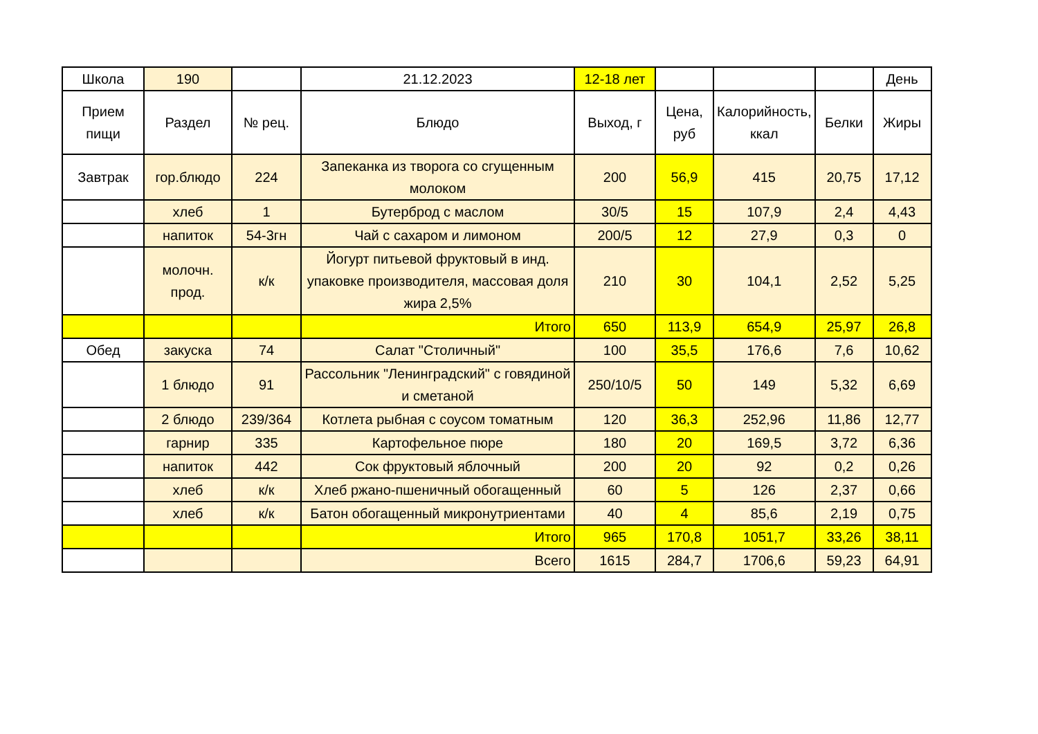| Школа | 190 | | 21.12.2023 | 12-18 лет | | | | День |
| Прием пищи | Раздел | № рец. | Блюдо | Выход, г | Цена, руб | Калорийность, ккал | Белки | Жиры |
| Завтрак | гор.блюдо | 224 | Запеканка из творога со сгущенным молоком | 200 | 56,9 | 415 | 20,75 | 17,12 |
| | хлеб | 1 | Бутерброд с маслом | 30/5 | 15 | 107,9 | 2,4 | 4,43 |
| | напиток | 54-3гн | Чай с сахаром и лимоном | 200/5 | 12 | 27,9 | 0,3 | 0 |
| | молочн. прод. | к/к | Йогурт питьевой фруктовый в инд. упаковке производителя, массовая доля жира 2,5% | 210 | 30 | 104,1 | 2,52 | 5,25 |
| | | | Итого | 650 | 113,9 | 654,9 | 25,97 | 26,8 |
| Обед | закуска | 74 | Салат "Столичный" | 100 | 35,5 | 176,6 | 7,6 | 10,62 |
| | 1 блюдо | 91 | Рассольник "Ленинградский" с говядиной и сметаной | 250/10/5 | 50 | 149 | 5,32 | 6,69 |
| | 2 блюдо | 239/364 | Котлета рыбная с соусом томатным | 120 | 36,3 | 252,96 | 11,86 | 12,77 |
| | гарнир | 335 | Картофельное пюре | 180 | 20 | 169,5 | 3,72 | 6,36 |
| | напиток | 442 | Сок фруктовый яблочный | 200 | 20 | 92 | 0,2 | 0,26 |
| | хлеб | к/к | Хлеб ржано-пшеничный обогащенный | 60 | 5 | 126 | 2,37 | 0,66 |
| | хлеб | к/к | Батон обогащенный микронутриентами | 40 | 4 | 85,6 | 2,19 | 0,75 |
| | | | Итого | 965 | 170,8 | 1051,7 | 33,26 | 38,11 |
| | | | Всего | 1615 | 284,7 | 1706,6 | 59,23 | 64,91 |